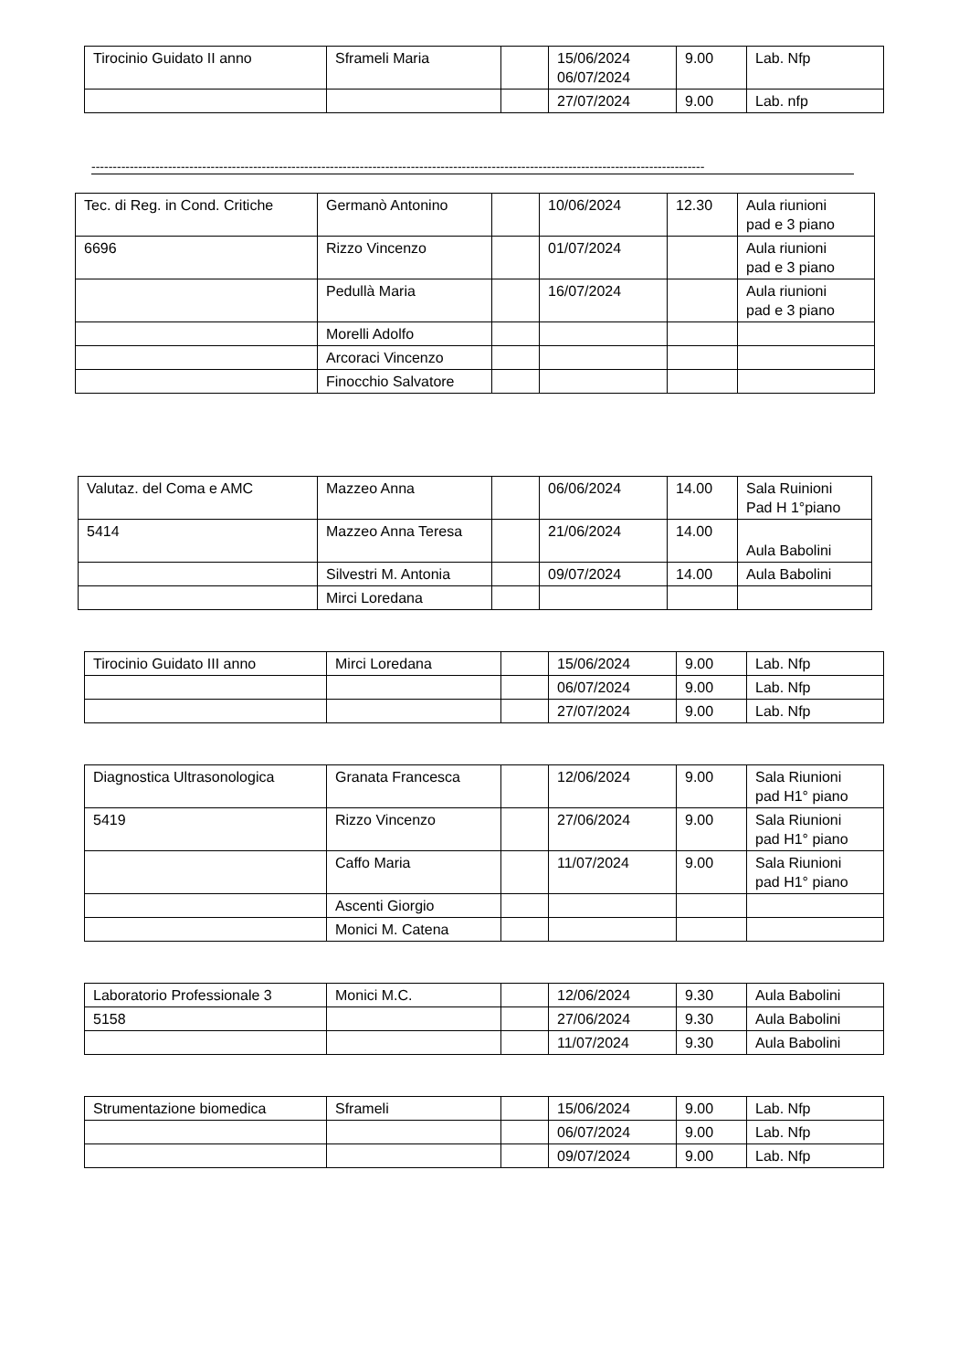| Tirocinio Guidato II anno | Sframeli Maria | | 15/06/2024 06/07/2024 | 9.00 | Lab. Nfp |
| | | | 27/07/2024 | 9.00 | Lab. nfp |
------------------------------------------------------------------------------------------------------------------------------------------------
| Tec. di Reg. in Cond. Critiche | Germanò Antonino | | 10/06/2024 | 12.30 | Aula riunioni pad e 3 piano |
| 6696 | Rizzo Vincenzo | | 01/07/2024 | | Aula riunioni pad e 3 piano |
| | Pedullà Maria | | 16/07/2024 | | Aula riunioni pad e 3 piano |
| | Morelli Adolfo | | | | |
| | Arcoraci Vincenzo | | | | |
| | Finocchio Salvatore | | | | |
| Valutaz. del Coma e AMC | Mazzeo Anna | | 06/06/2024 | 14.00 | Sala Ruinioni Pad H 1°piano |
| 5414 | Mazzeo Anna Teresa | | 21/06/2024 | 14.00 | Aula Babolini |
| | Silvestri M. Antonia | | 09/07/2024 | 14.00 | Aula Babolini |
| | Mirci Loredana | | | | |
| Tirocinio Guidato III anno | Mirci Loredana | | 15/06/2024 | 9.00 | Lab. Nfp |
| | | | 06/07/2024 | 9.00 | Lab. Nfp |
| | | | 27/07/2024 | 9.00 | Lab. Nfp |
| Diagnostica Ultrasonologica | Granata Francesca | | 12/06/2024 | 9.00 | Sala Riunioni pad H1° piano |
| 5419 | Rizzo Vincenzo | | 27/06/2024 | 9.00 | Sala Riunioni pad H1° piano |
| | Caffo Maria | | 11/07/2024 | 9.00 | Sala Riunioni pad H1° piano |
| | Ascenti Giorgio | | | | |
| | Monici M. Catena | | | | |
| Laboratorio Professionale 3 | Monici M.C. | | 12/06/2024 | 9.30 | Aula Babolini |
| 5158 | | | 27/06/2024 | 9.30 | Aula Babolini |
| | | | 11/07/2024 | 9.30 | Aula Babolini |
| Strumentazione biomedica | Sframeli | | 15/06/2024 | 9.00 | Lab. Nfp |
| | | | 06/07/2024 | 9.00 | Lab. Nfp |
| | | | 09/07/2024 | 9.00 | Lab. Nfp |